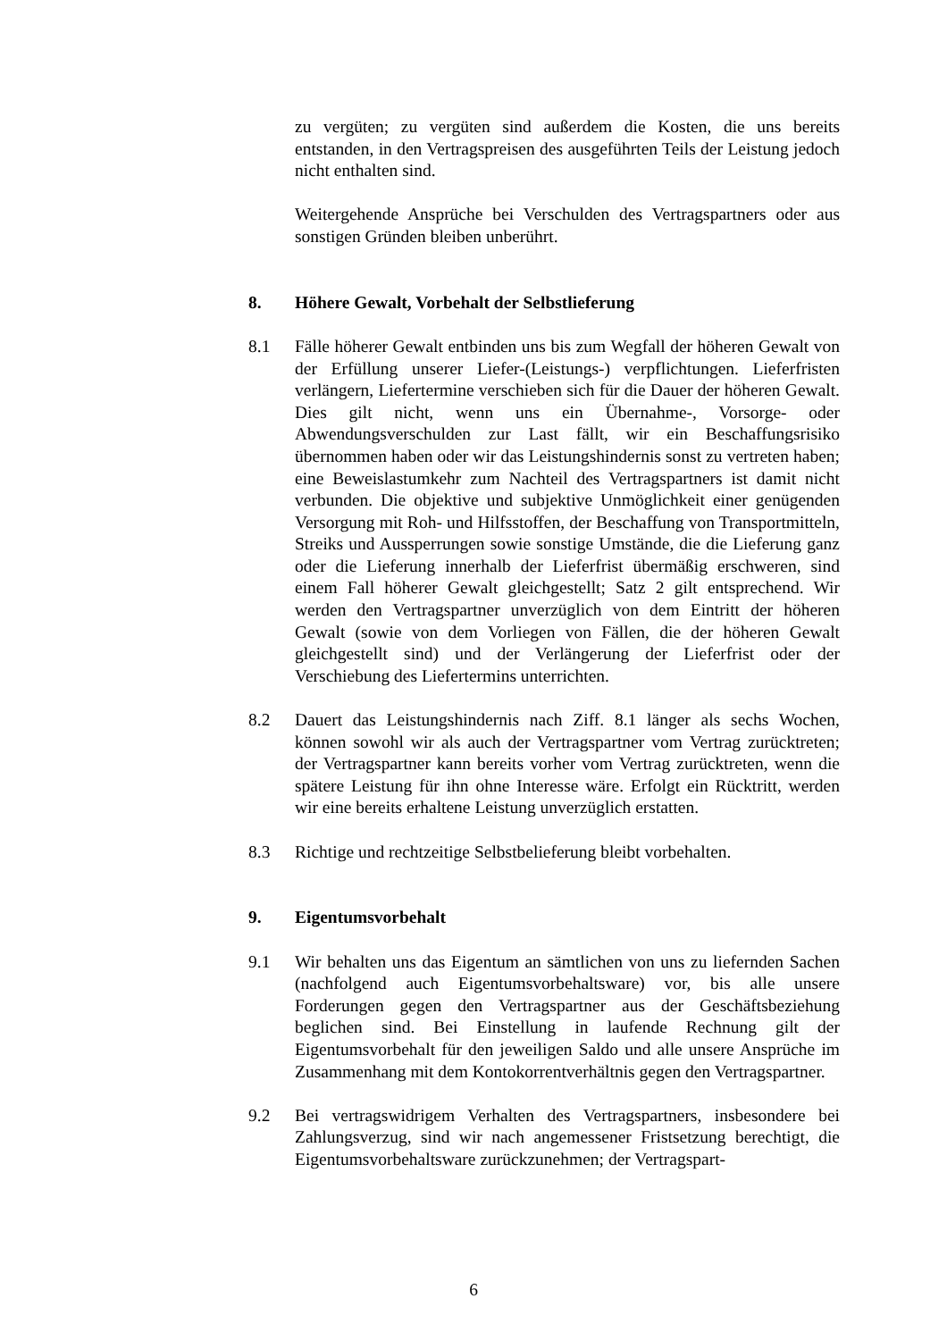zu vergüten; zu vergüten sind außerdem die Kosten, die uns bereits entstanden, in den Vertragspreisen des ausgeführten Teils der Leistung jedoch nicht enthalten sind.
Weitergehende Ansprüche bei Verschulden des Vertragspartners oder aus sonstigen Gründen bleiben unberührt.
8. Höhere Gewalt, Vorbehalt der Selbstlieferung
8.1 Fälle höherer Gewalt entbinden uns bis zum Wegfall der höheren Gewalt von der Erfüllung unserer Liefer-(Leistungs-) verpflichtungen. Lieferfristen verlängern, Liefertermine verschieben sich für die Dauer der höheren Gewalt. Dies gilt nicht, wenn uns ein Übernahme-, Vorsorge- oder Abwendungsverschulden zur Last fällt, wir ein Beschaffungsrisiko übernommen haben oder wir das Leistungshindernis sonst zu vertreten haben; eine Beweislastumkehr zum Nachteil des Vertragspartners ist damit nicht verbunden. Die objektive und subjektive Unmöglichkeit einer genügenden Versorgung mit Roh- und Hilfsstoffen, der Beschaffung von Transportmitteln, Streiks und Aussperrungen sowie sonstige Umstände, die die Lieferung ganz oder die Lieferung innerhalb der Lieferfrist übermäßig erschweren, sind einem Fall höherer Gewalt gleichgestellt; Satz 2 gilt entsprechend. Wir werden den Vertragspartner unverzüglich von dem Eintritt der höheren Gewalt (sowie von dem Vorliegen von Fällen, die der höheren Gewalt gleichgestellt sind) und der Verlängerung der Lieferfrist oder der Verschiebung des Liefertermins unterrichten.
8.2 Dauert das Leistungshindernis nach Ziff. 8.1 länger als sechs Wochen, können sowohl wir als auch der Vertragspartner vom Vertrag zurücktreten; der Vertragspartner kann bereits vorher vom Vertrag zurücktreten, wenn die spätere Leistung für ihn ohne Interesse wäre. Erfolgt ein Rücktritt, werden wir eine bereits erhaltene Leistung unverzüglich erstatten.
8.3 Richtige und rechtzeitige Selbstbelieferung bleibt vorbehalten.
9. Eigentumsvorbehalt
9.1 Wir behalten uns das Eigentum an sämtlichen von uns zu liefernden Sachen (nachfolgend auch Eigentumsvorbehaltsware) vor, bis alle unsere Forderungen gegen den Vertragspartner aus der Geschäftsbeziehung beglichen sind. Bei Einstellung in laufende Rechnung gilt der Eigentumsvorbehalt für den jeweiligen Saldo und alle unsere Ansprüche im Zusammenhang mit dem Kontokorrentverhältnis gegen den Vertragspartner.
9.2 Bei vertragswidrigem Verhalten des Vertragspartners, insbesondere bei Zahlungsverzug, sind wir nach angemessener Fristsetzung berechtigt, die Eigentumsvorbehaltsware zurückzunehmen; der Vertragspart-
6